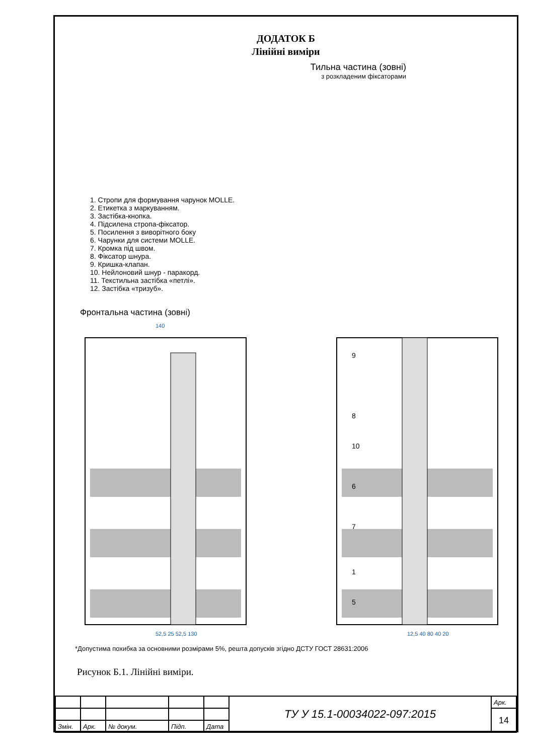ДОДАТОК Б
Лінійні виміри
Тильна частина (зовні)
з розкладеним фіксаторами
1. Стропи для формування чарунок MOLLE.
2. Етикетка з маркуванням.
3. Застібка-кнопка.
4. Підсилена стропа-фіксатор.
5. Посилення з виворітного боку
6. Чарунки для системи MOLLE.
7. Кромка під швом.
8. Фіксатор шнура.
9. Кришка-клапан.
10. Нейлоновий шнур - паракорд.
11. Текстильна застібка «петлі».
12. Застібка «тризуб».
Фронтальна частина (зовні)
140
52,5 25 52,5 130
12,5 40 80 40 20
9
8
10
6
7
1
5
*Допустима похибка за основними розмірами 5%, решта допусків згідно ДСТУ ГОСТ 28631:2006
Рисунок Б.1. Лінійні виміри.
| | | | | | ТУ У 15.1-00034022-097:2015 | Арк. |
| | | | | | | 14 |
| Змін. | Арк. | № докум. | Підп. | Дата | | |